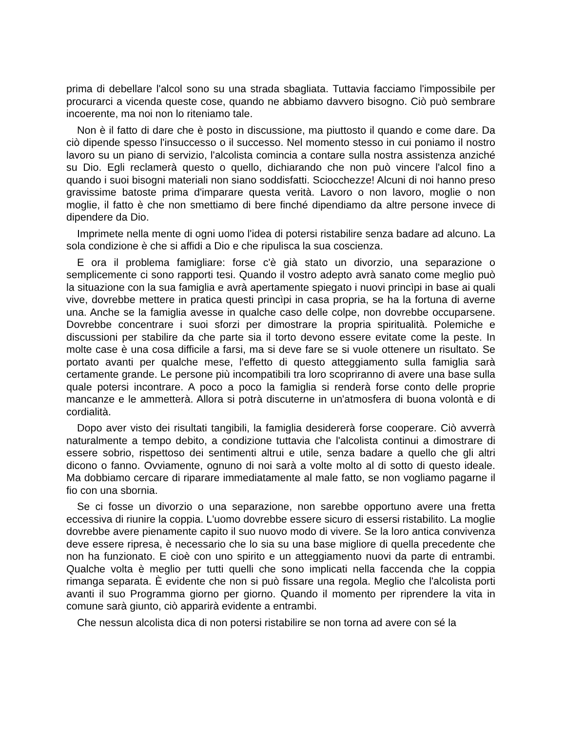prima di debellare l'alcol sono su una strada sbagliata. Tuttavia facciamo l'impossibile per procurarci a vicenda queste cose, quando ne abbiamo davvero bisogno. Ciò può sembrare incoerente, ma noi non lo riteniamo tale.
Non è il fatto di dare che è posto in discussione, ma piuttosto il quando e come dare. Da ciò dipende spesso l'insuccesso o il successo. Nel momento stesso in cui poniamo il nostro lavoro su un piano di servizio, l'alcolista comincia a contare sulla nostra assistenza anziché su Dio. Egli reclamerà questo o quello, dichiarando che non può vincere l'alcol fino a quando i suoi bisogni materiali non siano soddisfatti. Sciocchezze! Alcuni di noi hanno preso gravissime batoste prima d'imparare questa verità. Lavoro o non lavoro, moglie o non moglie, il fatto è che non smettiamo di bere finché dipendiamo da altre persone invece di dipendere da Dio.
Imprimete nella mente di ogni uomo l'idea di potersi ristabilire senza badare ad alcuno. La sola condizione è che si affidi a Dio e che ripulisca la sua coscienza.
E ora il problema famigliare: forse c'è già stato un divorzio, una separazione o semplicemente ci sono rapporti tesi. Quando il vostro adepto avrà sanato come meglio può la situazione con la sua famiglia e avrà apertamente spiegato i nuovi princìpi in base ai quali vive, dovrebbe mettere in pratica questi princìpi in casa propria, se ha la fortuna di averne una. Anche se la famiglia avesse in qualche caso delle colpe, non dovrebbe occuparsene. Dovrebbe concentrare i suoi sforzi per dimostrare la propria spiritualità. Polemiche e discussioni per stabilire da che parte sia il torto devono essere evitate come la peste. In molte case è una cosa difficile a farsi, ma si deve fare se si vuole ottenere un risultato. Se portato avanti per qualche mese, l'effetto di questo atteggiamento sulla famiglia sarà certamente grande. Le persone più incompatibili tra loro scopriranno di avere una base sulla quale potersi incontrare. A poco a poco la famiglia si renderà forse conto delle proprie mancanze e le ammetterà. Allora si potrà discuterne in un'atmosfera di buona volontà e di cordialità.
Dopo aver visto dei risultati tangibili, la famiglia desidererà forse cooperare. Ciò avverrà naturalmente a tempo debito, a condizione tuttavia che l'alcolista continui a dimostrare di essere sobrio, rispettoso dei sentimenti altrui e utile, senza badare a quello che gli altri dicono o fanno. Ovviamente, ognuno di noi sarà a volte molto al di sotto di questo ideale. Ma dobbiamo cercare di riparare immediatamente al male fatto, se non vogliamo pagarne il fio con una sbornia.
Se ci fosse un divorzio o una separazione, non sarebbe opportuno avere una fretta eccessiva di riunire la coppia. L'uomo dovrebbe essere sicuro di essersi ristabilito. La moglie dovrebbe avere pienamente capito il suo nuovo modo di vivere. Se la loro antica convivenza deve essere ripresa, è necessario che lo sia su una base migliore di quella precedente che non ha funzionato. E cioè con uno spirito e un atteggiamento nuovi da parte di entrambi. Qualche volta è meglio per tutti quelli che sono implicati nella faccenda che la coppia rimanga separata. È evidente che non si può fissare una regola. Meglio che l'alcolista porti avanti il suo Programma giorno per giorno. Quando il momento per riprendere la vita in comune sarà giunto, ciò apparirà evidente a entrambi.
Che nessun alcolista dica di non potersi ristabilire se non torna ad avere con sé la